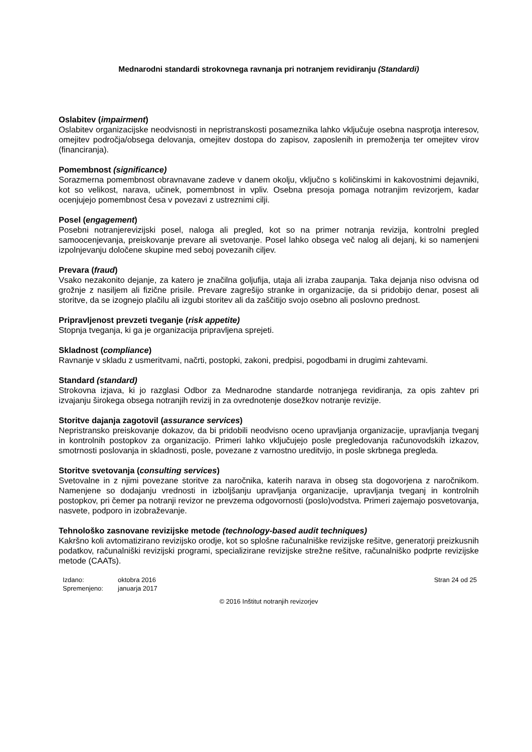Mednarodni standardi strokovnega ravnanja pri notranjem revidiranju (Standardi)
Oslabitev (impairment)
Oslabitev organizacijske neodvisnosti in nepristranskosti posameznika lahko vključuje osebna nasprotja interesov, omejitev področja/obsega delovanja, omejitev dostopa do zapisov, zaposlenih in premoženja ter omejitev virov (financiranja).
Pomembnost (significance)
Sorazmerna pomembnost obravnavane zadeve v danem okolju, vključno s količinskimi in kakovostnimi dejavniki, kot so velikost, narava, učinek, pomembnost in vpliv. Osebna presoja pomaga notranjim revizorjem, kadar ocenjujejo pomembnost česa v povezavi z ustreznimi cilji.
Posel (engagement)
Posebni notranjerevizijski posel, naloga ali pregled, kot so na primer notranja revizija, kontrolni pregled samoocenjevanja, preiskovanje prevare ali svetovanje. Posel lahko obsega več nalog ali dejanj, ki so namenjeni izpolnjevanju določene skupine med seboj povezanih ciljev.
Prevara (fraud)
Vsako nezakonito dejanje, za katero je značilna goljufija, utaja ali izraba zaupanja. Taka dejanja niso odvisna od grožnje z nasiljem ali fizične prisile. Prevare zagrešijo stranke in organizacije, da si pridobijo denar, posest ali storitve, da se izognejo plačilu ali izgubi storitev ali da zaščitijo svojo osebno ali poslovno prednost.
Pripravljenost prevzeti tveganje (risk appetite)
Stopnja tveganja, ki ga je organizacija pripravljena sprejeti.
Skladnost (compliance)
Ravnanje v skladu z usmeritvami, načrti, postopki, zakoni, predpisi, pogodbami in drugimi zahtevami.
Standard (standard)
Strokovna izjava, ki jo razglasi Odbor za Mednarodne standarde notranjega revidiranja, za opis zahtev pri izvajanju širokega obsega notranjih revizij in za ovrednotenje dosežkov notranje revizije.
Storitve dajanja zagotovil (assurance services)
Nepristransko preiskovanje dokazov, da bi pridobili neodvisno oceno upravljanja organizacije, upravljanja tveganj in kontrolnih postopkov za organizacijo. Primeri lahko vključujejo posle pregledovanja računovodskih izkazov, smotrnosti poslovanja in skladnosti, posle, povezane z varnostno ureditvijo, in posle skrbnega pregleda.
Storitve svetovanja (consulting services)
Svetovalne in z njimi povezane storitve za naročnika, katerih narava in obseg sta dogovorjena z naročnikom. Namenjene so dodajanju vrednosti in izboljšanju upravljanja organizacije, upravljanja tveganj in kontrolnih postopkov, pri čemer pa notranji revizor ne prevzema odgovornosti (poslo)vodstva. Primeri zajemajo posvetovanja, nasvete, podporo in izobraževanje.
Tehnološko zasnovane revizijske metode (technology-based audit techniques)
Kakršno koli avtomatizirano revizijsko orodje, kot so splošne računalniške revizijske rešitve, generatorji preizkusnih podatkov, računalniški revizijski programi, specializirane revizijske strežne rešitve, računalniško podprte revizijske metode (CAATs).
Izdano: oktobra 2016 Spremenjeno: januarja 2017
Stran 24 od 25
© 2016 Inštitut notranjih revizorjev